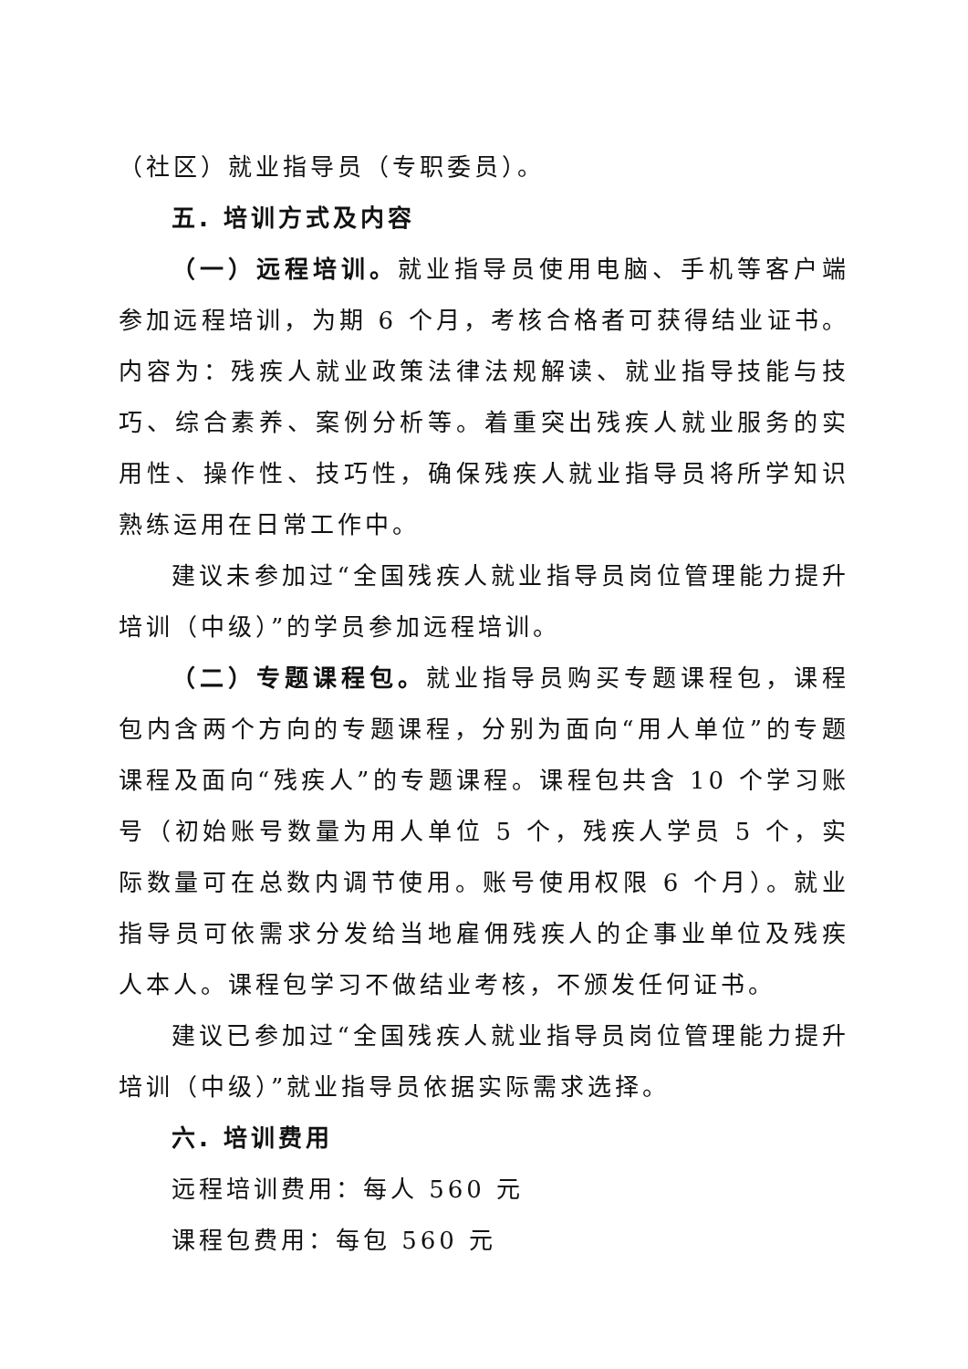（社区）就业指导员（专职委员）。
五. 培训方式及内容
（一）远程培训。就业指导员使用电脑、手机等客户端参加远程培训，为期 6 个月，考核合格者可获得结业证书。内容为：残疾人就业政策法律法规解读、就业指导技能与技巧、综合素养、案例分析等。着重突出残疾人就业服务的实用性、操作性、技巧性，确保残疾人就业指导员将所学知识熟练运用在日常工作中。
建议未参加过“全国残疾人就业指导员岗位管理能力提升培训（中级）”的学员参加远程培训。
（二）专题课程包。就业指导员购买专题课程包，课程包内含两个方向的专题课程，分别为面向“用人单位”的专题课程及面向“残疾人”的专题课程。课程包共含 10 个学习账号（初始账号数量为用人单位 5 个，残疾人学员 5 个，实际数量可在总数内调节使用。账号使用权限 6 个月）。就业指导员可依需求分发给当地雇佣残疾人的企事业单位及残疾人本人。课程包学习不做结业考核，不颁发任何证书。
建议已参加过“全国残疾人就业指导员岗位管理能力提升培训（中级）”就业指导员依据实际需求选择。
六. 培训费用
远程培训费用：每人 560 元
课程包费用：每包 560 元